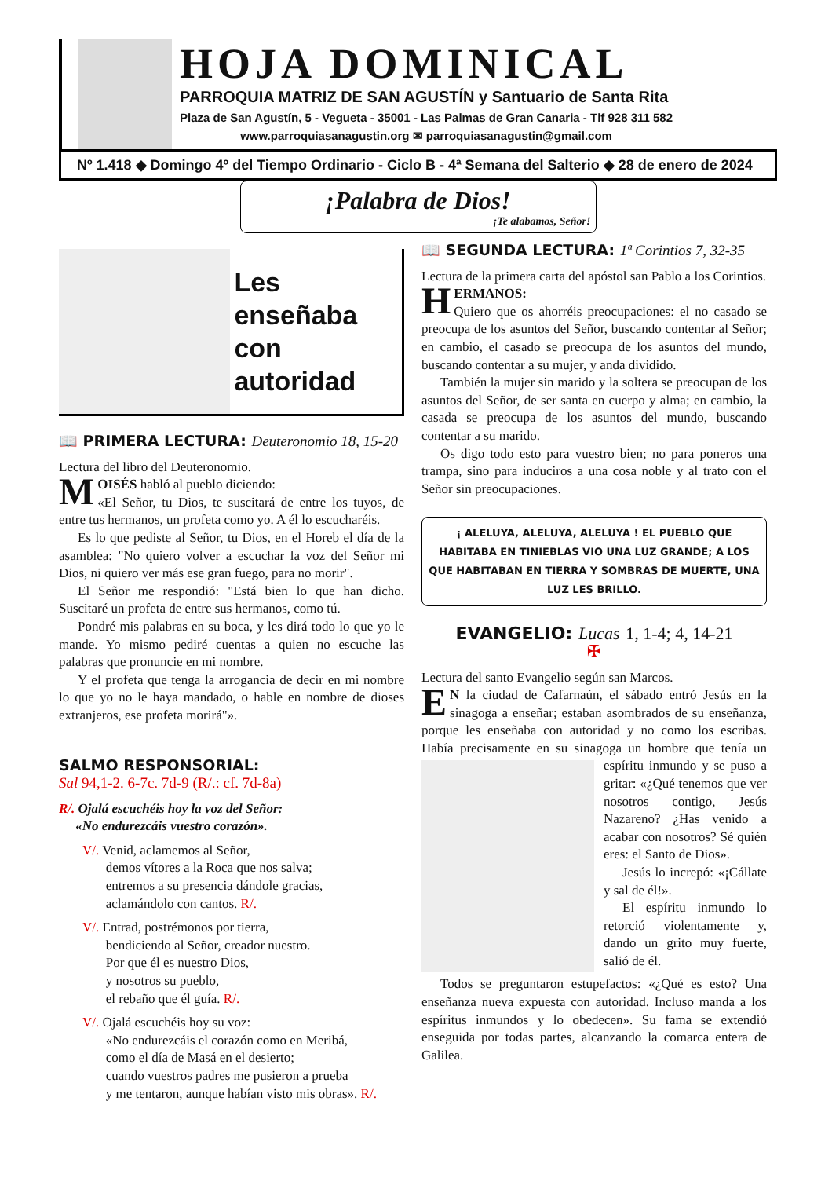HOJA DOMINICAL
PARROQUIA MATRIZ DE SAN AGUSTÍN y Santuario de Santa Rita
Plaza de San Agustín, 5 - Vegueta - 35001 - Las Palmas de Gran Canaria - Tlf 928 311 582
www.parroquiasanagustin.org ✉ parroquiasanagustin@gmail.com
Nº 1.418 ◆ Domingo 4º del Tiempo Ordinario - Ciclo B - 4ª Semana del Salterio ◆ 28 de enero de 2024
¡Palabra de Dios!
¡Te alabamos, Señor!
Les enseñaba
con autoridad
📖 PRIMERA LECTURA: Deuteronomio 18, 15-20
Lectura del libro del Deuteronomio.
MOISÉS habló al pueblo diciendo:
«El Señor, tu Dios, te suscitará de entre los tuyos, de entre tus hermanos, un profeta como yo. A él lo escucharéis.
Es lo que pediste al Señor, tu Dios, en el Horeb el día de la asamblea: "No quiero volver a escuchar la voz del Señor mi Dios, ni quiero ver más ese gran fuego, para no morir".
El Señor me respondió: "Está bien lo que han dicho. Suscitaré un profeta de entre sus hermanos, como tú.
Pondré mis palabras en su boca, y les dirá todo lo que yo le mande. Yo mismo pediré cuentas a quien no escuche las palabras que pronuncie en mi nombre.
Y el profeta que tenga la arrogancia de decir en mi nombre lo que yo no le haya mandado, o hable en nombre de dioses extranjeros, ese profeta morirá"».
SALMO RESPONSORIAL:
Sal 94,1-2. 6-7c. 7d-9 (R/.: cf. 7d-8a)
R/. Ojalá escuchéis hoy la voz del Señor:
«No endurezcáis vuestro corazón».
V/. Venid, aclamemos al Señor,
demos vítores a la Roca que nos salva;
entremos a su presencia dándole gracias,
aclamándolo con cantos. R/.
V/. Entrad, postrémonos por tierra,
bendiciendo al Señor, creador nuestro.
Por que él es nuestro Dios,
y nosotros su pueblo,
el rebaño que él guía. R/.
V/. Ojalá escuchéis hoy su voz:
«No endurezcáis el corazón como en Meribá,
como el día de Masá en el desierto;
cuando vuestros padres me pusieron a prueba
y me tentaron, aunque habían visto mis obras». R/.
📖 SEGUNDA LECTURA: 1ª Corintios 7, 32-35
Lectura de la primera carta del apóstol san Pablo a los Corintios.
HERMANOS:
Quiero que os ahorréis preocupaciones: el no casado se preocupa de los asuntos del Señor, buscando contentar al Señor; en cambio, el casado se preocupa de los asuntos del mundo, buscando contentar a su mujer, y anda dividido.
También la mujer sin marido y la soltera se preocupan de los asuntos del Señor, de ser santa en cuerpo y alma; en cambio, la casada se preocupa de los asuntos del mundo, buscando contentar a su marido.
Os digo todo esto para vuestro bien; no para poneros una trampa, sino para induciros a una cosa noble y al trato con el Señor sin preocupaciones.
¡ ALELUYA, ALELUYA, ALELUYA ! EL PUEBLO QUE HABITABA EN TINIEBLAS VIO UNA LUZ GRANDE; A LOS QUE HABITABAN EN TIERRA Y SOMBRAS DE MUERTE, UNA LUZ LES BRILLÓ.
EVANGELIO: Lucas 1, 1-4; 4, 14-21
✠
Lectura del santo Evangelio según san Marcos.
EN la ciudad de Cafarnaún, el sábado entró Jesús en la sinagoga a enseñar; estaban asombrados de su enseñanza, porque les enseñaba con autoridad y no como los escribas. Había precisamente en su sinagoga un hombre que tenía un espíritu inmundo y se puso a gritar: «¿Qué tenemos que ver nosotros contigo, Jesús Nazareno? ¿Has venido a acabar con nosotros? Sé quién eres: el Santo de Dios».
Jesús lo increpó: «¡Cállate y sal de él!».
El espíritu inmundo lo retorció violentamente y, dando un grito muy fuerte, salió de él.
Todos se preguntaron estupefactos: «¿Qué es esto? Una enseñanza nueva expuesta con autoridad. Incluso manda a los espíritus inmundos y lo obedecen». Su fama se extendió enseguida por todas partes, alcanzando la comarca entera de Galilea.